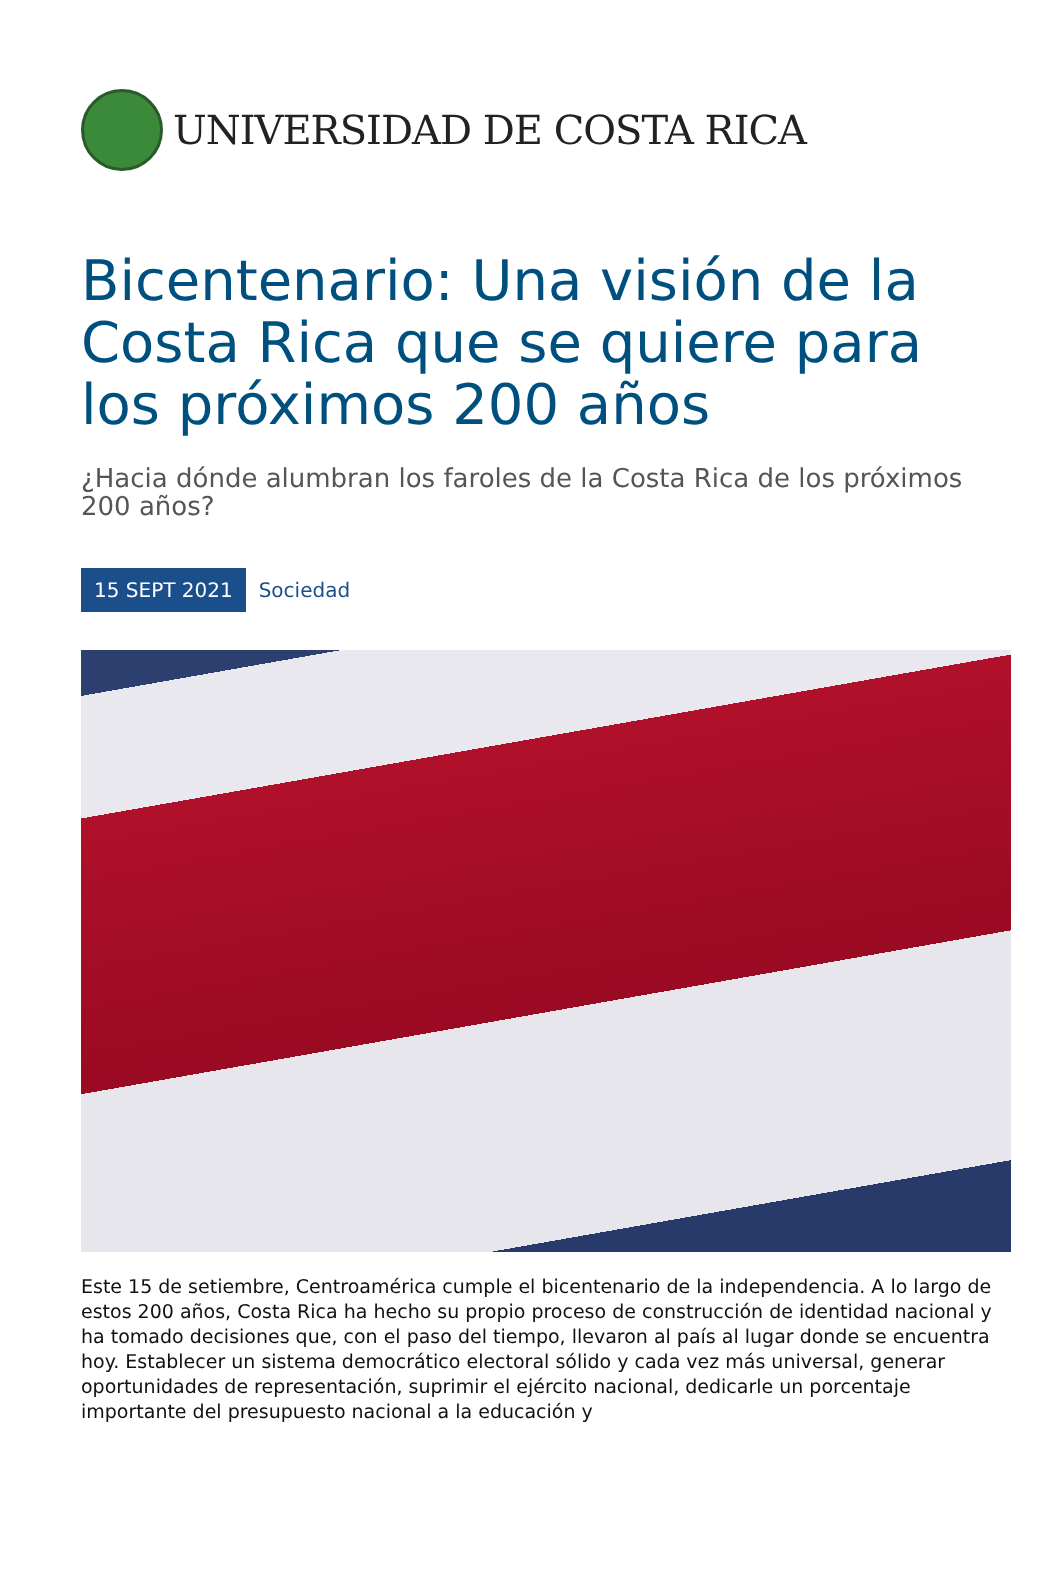UNIVERSIDAD DE COSTA RICA
Bicentenario: Una visión de la Costa Rica que se quiere para los próximos 200 años
¿Hacia dónde alumbran los faroles de la Costa Rica de los próximos 200 años?
15 SEPT 2021 Sociedad
Este 15 de setiembre, Centroamérica cumple el bicentenario de la independencia. A lo largo de estos 200 años, Costa Rica ha hecho su propio proceso de construcción de identidad nacional y ha tomado decisiones que, con el paso del tiempo, llevaron al país al lugar donde se encuentra hoy. Establecer un sistema democrático electoral sólido y cada vez más universal, generar oportunidades de representación, suprimir el ejército nacional, dedicarle un porcentaje importante del presupuesto nacional a la educación y